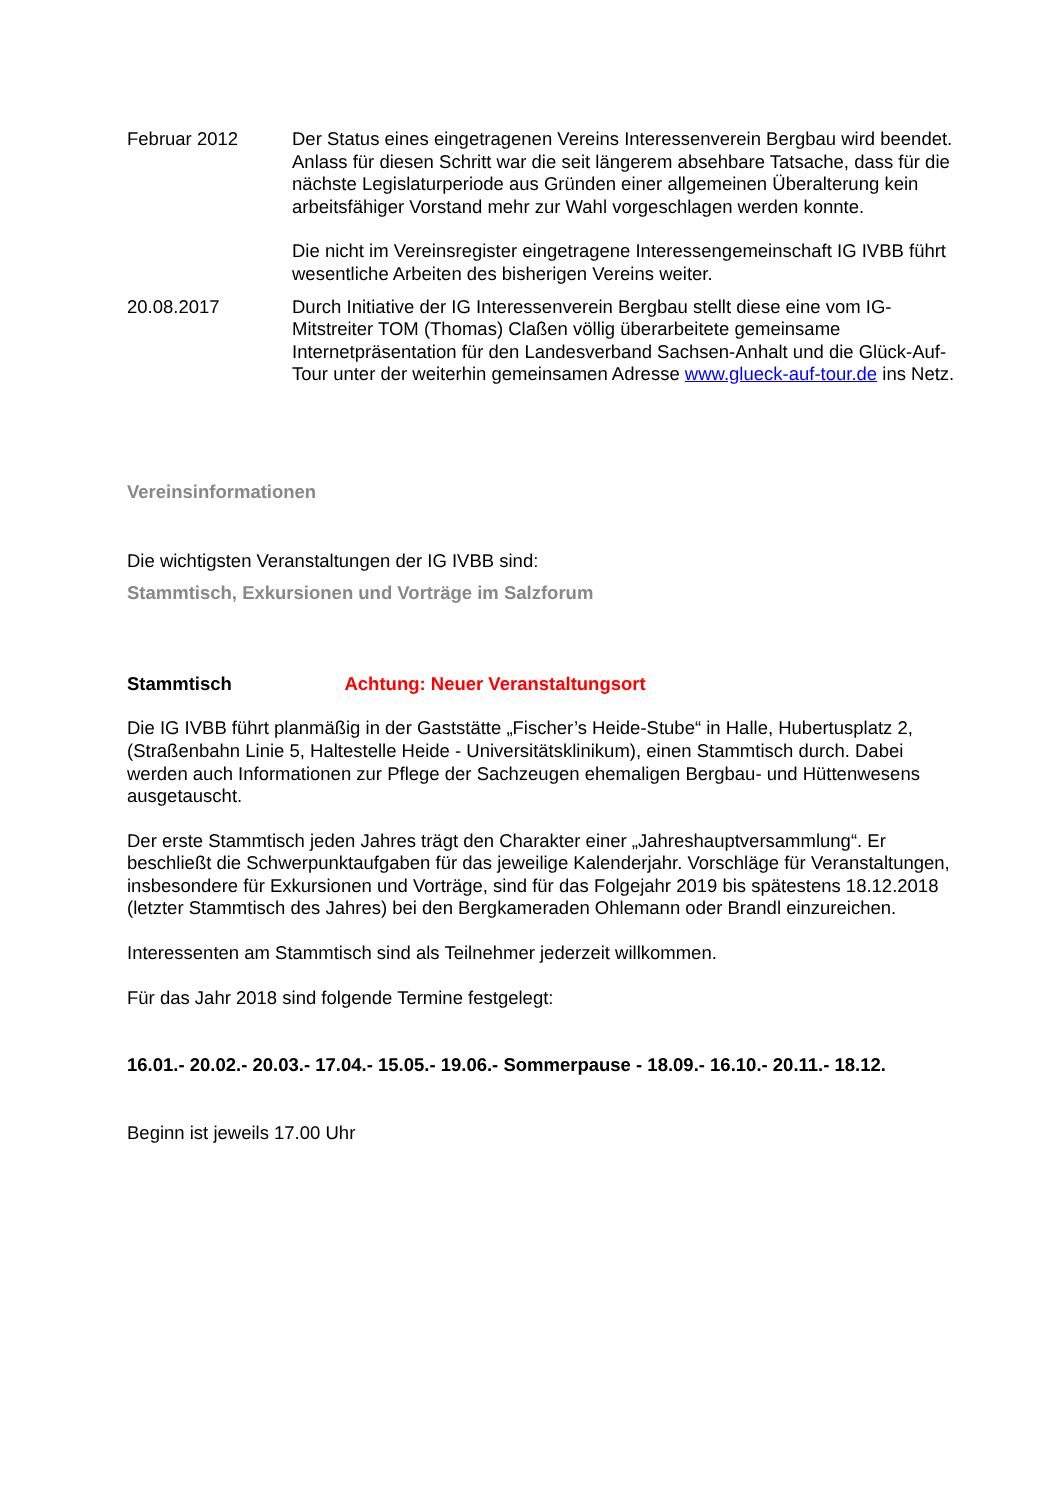Februar 2012 Der Status eines eingetragenen Vereins Interessenverein Bergbau wird beendet. Anlass für diesen Schritt war die seit längerem absehbare Tatsache, dass für die nächste Legislaturperiode aus Gründen einer allgemeinen Überalterung kein arbeitsfähiger Vorstand mehr zur Wahl vorgeschlagen werden konnte.
Die nicht im Vereinsregister eingetragene Interessengemeinschaft IG IVBB führt wesentliche Arbeiten des bisherigen Vereins weiter.
20.08.2017 Durch Initiative der IG Interessenverein Bergbau stellt diese eine vom IG-Mitstreiter TOM (Thomas) Claßen völlig überarbeitete gemeinsame Internetpräsentation für den Landesverband Sachsen-Anhalt und die Glück-Auf-Tour unter der weiterhin gemeinsamen Adresse www.glueck-auf-tour.de ins Netz.
Vereinsinformationen
Die wichtigsten Veranstaltungen der IG IVBB sind:
Stammtisch, Exkursionen und Vorträge im Salzforum
Stammtisch Achtung: Neuer Veranstaltungsort
Die IG IVBB führt planmäßig in der Gaststätte „Fischer’s Heide-Stube“ in Halle, Hubertusplatz 2, (Straßenbahn Linie 5, Haltestelle Heide - Universitätsklinikum), einen Stammtisch durch. Dabei werden auch Informationen zur Pflege der Sachzeugen ehemaligen Bergbau- und Hüttenwesens ausgetauscht.
Der erste Stammtisch jeden Jahres trägt den Charakter einer „Jahreshauptversammlung“. Er beschließt die Schwerpunktaufgaben für das jeweilige Kalenderjahr. Vorschläge für Veranstaltungen, insbesondere für Exkursionen und Vorträge, sind für das Folgejahr 2019 bis spätestens 18.12.2018 (letzter Stammtisch des Jahres) bei den Bergkameraden Ohlemann oder Brandl einzureichen.
Interessenten am Stammtisch sind als Teilnehmer jederzeit willkommen.
Für das Jahr 2018 sind folgende Termine festgelegt:
16.01.- 20.02.- 20.03.- 17.04.- 15.05.- 19.06.- Sommerpause - 18.09.- 16.10.- 20.11.- 18.12.
Beginn ist jeweils 17.00 Uhr